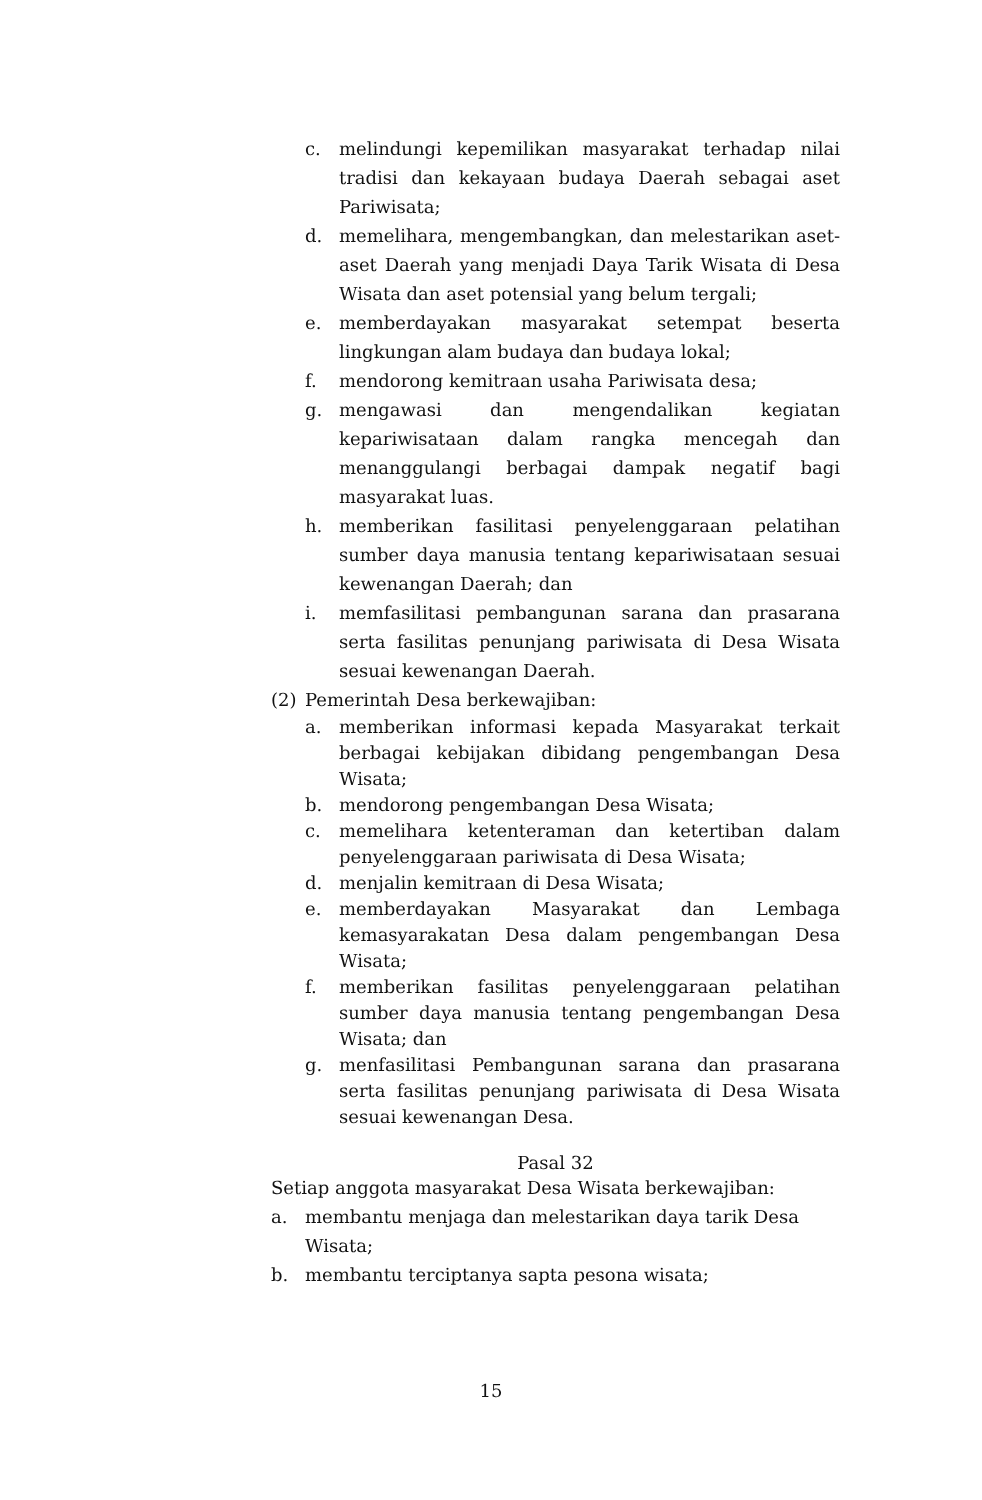c. melindungi kepemilikan masyarakat terhadap nilai tradisi dan kekayaan budaya Daerah sebagai aset Pariwisata;
d. memelihara, mengembangkan, dan melestarikan aset-aset Daerah yang menjadi Daya Tarik Wisata di Desa Wisata dan aset potensial yang belum tergali;
e. memberdayakan masyarakat setempat beserta lingkungan alam budaya dan budaya lokal;
f. mendorong kemitraan usaha Pariwisata desa;
g. mengawasi dan mengendalikan kegiatan kepariwisataan dalam rangka mencegah dan menanggulangi berbagai dampak negatif bagi masyarakat luas.
h. memberikan fasilitasi penyelenggaraan pelatihan sumber daya manusia tentang kepariwisataan sesuai kewenangan Daerah; dan
i. memfasilitasi pembangunan sarana dan prasarana serta fasilitas penunjang pariwisata di Desa Wisata sesuai kewenangan Daerah.
(2) Pemerintah Desa berkewajiban:
a. memberikan informasi kepada Masyarakat terkait berbagai kebijakan dibidang pengembangan Desa Wisata;
b. mendorong pengembangan Desa Wisata;
c. memelihara ketenteraman dan ketertiban dalam penyelenggaraan pariwisata di Desa Wisata;
d. menjalin kemitraan di Desa Wisata;
e. memberdayakan Masyarakat dan Lembaga kemasyarakatan Desa dalam pengembangan Desa Wisata;
f. memberikan fasilitas penyelenggaraan pelatihan sumber daya manusia tentang pengembangan Desa Wisata; dan
g. menfasilitasi Pembangunan sarana dan prasarana serta fasilitas penunjang pariwisata di Desa Wisata sesuai kewenangan Desa.
Pasal 32
Setiap anggota masyarakat Desa Wisata berkewajiban:
a. membantu menjaga dan melestarikan daya tarik Desa Wisata;
b. membantu terciptanya sapta pesona wisata;
15